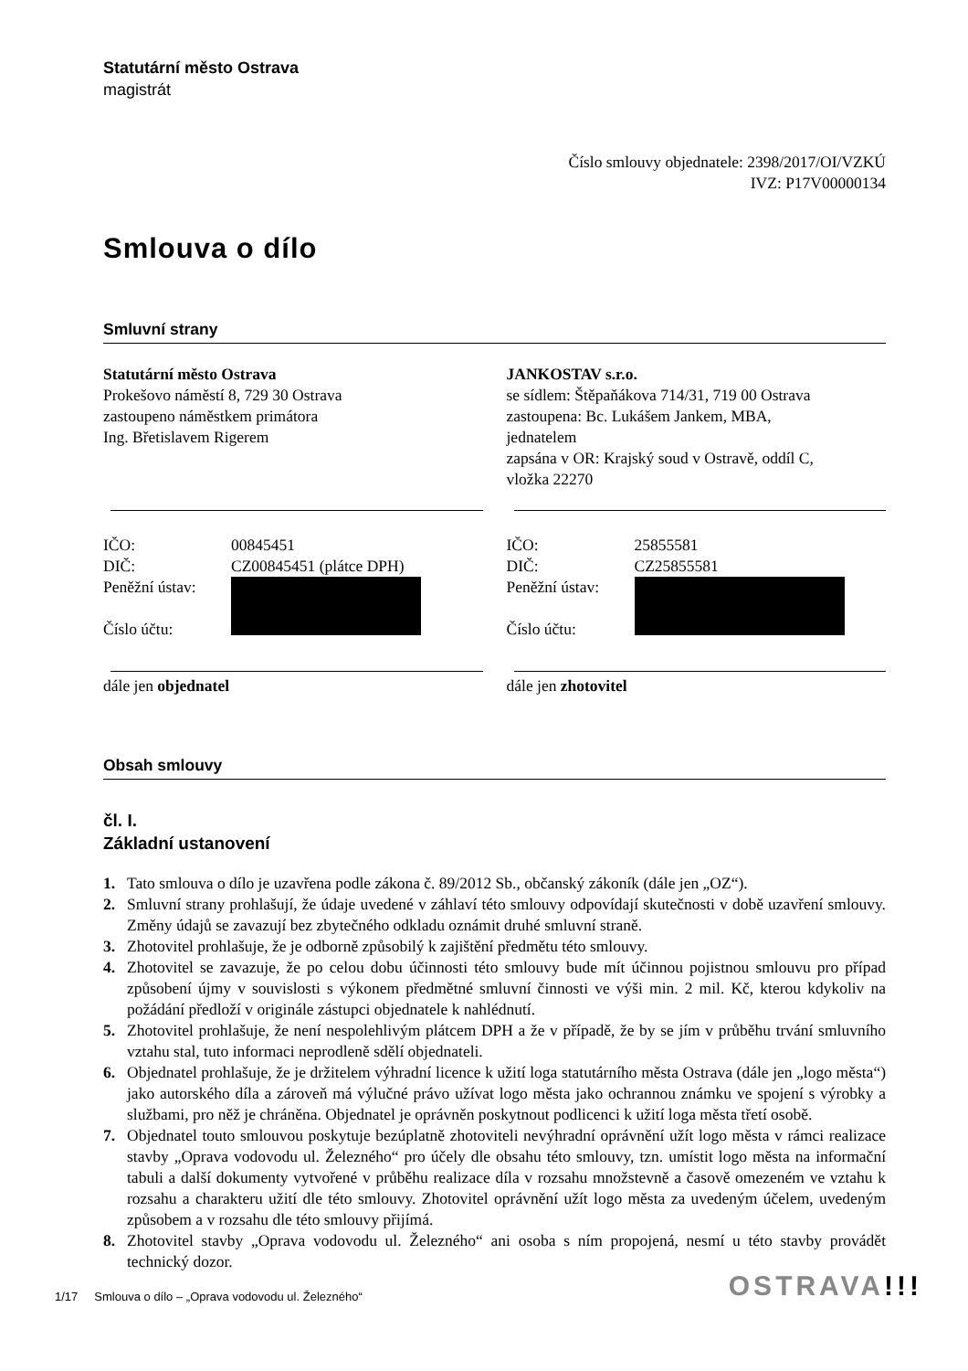Statutární město Ostrava
magistrát
Číslo smlouvy objednatele: 2398/2017/OI/VZKÚ
IVZ: P17V00000134
Smlouva o dílo
Smluvní strany
Statutární město Ostrava
Prokešovo náměstí 8, 729 30 Ostrava
zastoupeno náměstkem primátora
Ing. Břetislavem Rigerem
JANKOSTAV s.r.o.
se sídlem: Štěpaňákova 714/31, 719 00 Ostrava
zastoupena: Bc. Lukášem Jankem, MBA,
jednatelem
zapsána v OR: Krajský soud v Ostravě, oddíl C,
vložka 22270
IČO: 00845451
DIČ: CZ00845451 (plátce DPH)
Peněžní ústav:
Číslo účtu:
IČO: 25855581
DIČ: CZ25855581
Peněžní ústav:
Číslo účtu:
dále jen objednatel dále jen zhotovitel
Obsah smlouvy
čl. I.
Základní ustanovení
1. Tato smlouva o dílo je uzavřena podle zákona č. 89/2012 Sb., občanský zákoník (dále jen „OZ“).
2. Smluvní strany prohlašují, že údaje uvedené v záhlaví této smlouvy odpovídají skutečnosti v době uzavření smlouvy. Změny údajů se zavazují bez zbytečného odkladu oznámit druhé smluvní straně.
3. Zhotovitel prohlašuje, že je odborně způsobilý k zajištění předmětu této smlouvy.
4. Zhotovitel se zavazuje, že po celou dobu účinnosti této smlouvy bude mít účinnou pojistnou smlouvu pro případ způsobení újmy v souvislosti s výkonem předmětné smluvní činnosti ve výši min. 2 mil. Kč, kterou kdykoliv na požádání předloží v originále zástupci objednatele k nahlédnutí.
5. Zhotovitel prohlašuje, že není nespolehlivým plátcem DPH a že v případě, že by se jím v průběhu trvání smluvního vztahu stal, tuto informaci neprodleně sdělí objednateli.
6. Objednatel prohlašuje, že je držitelem výhradní licence k užití loga statutárního města Ostrava (dále jen „logo města“) jako autorského díla a zároveň má výlučné právo užívat logo města jako ochrannou známku ve spojení s výrobky a službami, pro něž je chráněna. Objednatel je oprávněn poskytnout podlicenci k užití loga města třetí osobě.
7. Objednatel touto smlouvou poskytuje bezúplatně zhotoviteli nevýhradní oprávnění užít logo města v rámci realizace stavby „Oprava vodovodu ul. Železného“ pro účely dle obsahu této smlouvy, tzn. umístit logo města na informační tabuli a další dokumenty vytvořené v průběhu realizace díla v rozsahu množstevně a časově omezeném ve vztahu k rozsahu a charakteru užití dle této smlouvy. Zhotovitel oprávnění užít logo města za uvedeným účelem, uvedeným způsobem a v rozsahu dle této smlouvy přijímá.
8. Zhotovitel stavby „Oprava vodovodu ul. Železného“ ani osoba s ním propojená, nesmí u této stavby provádět technický dozor.
1/17 Smlouva o dílo – „Oprava vodovodu ul. Železného“
OSTRAVA!!!